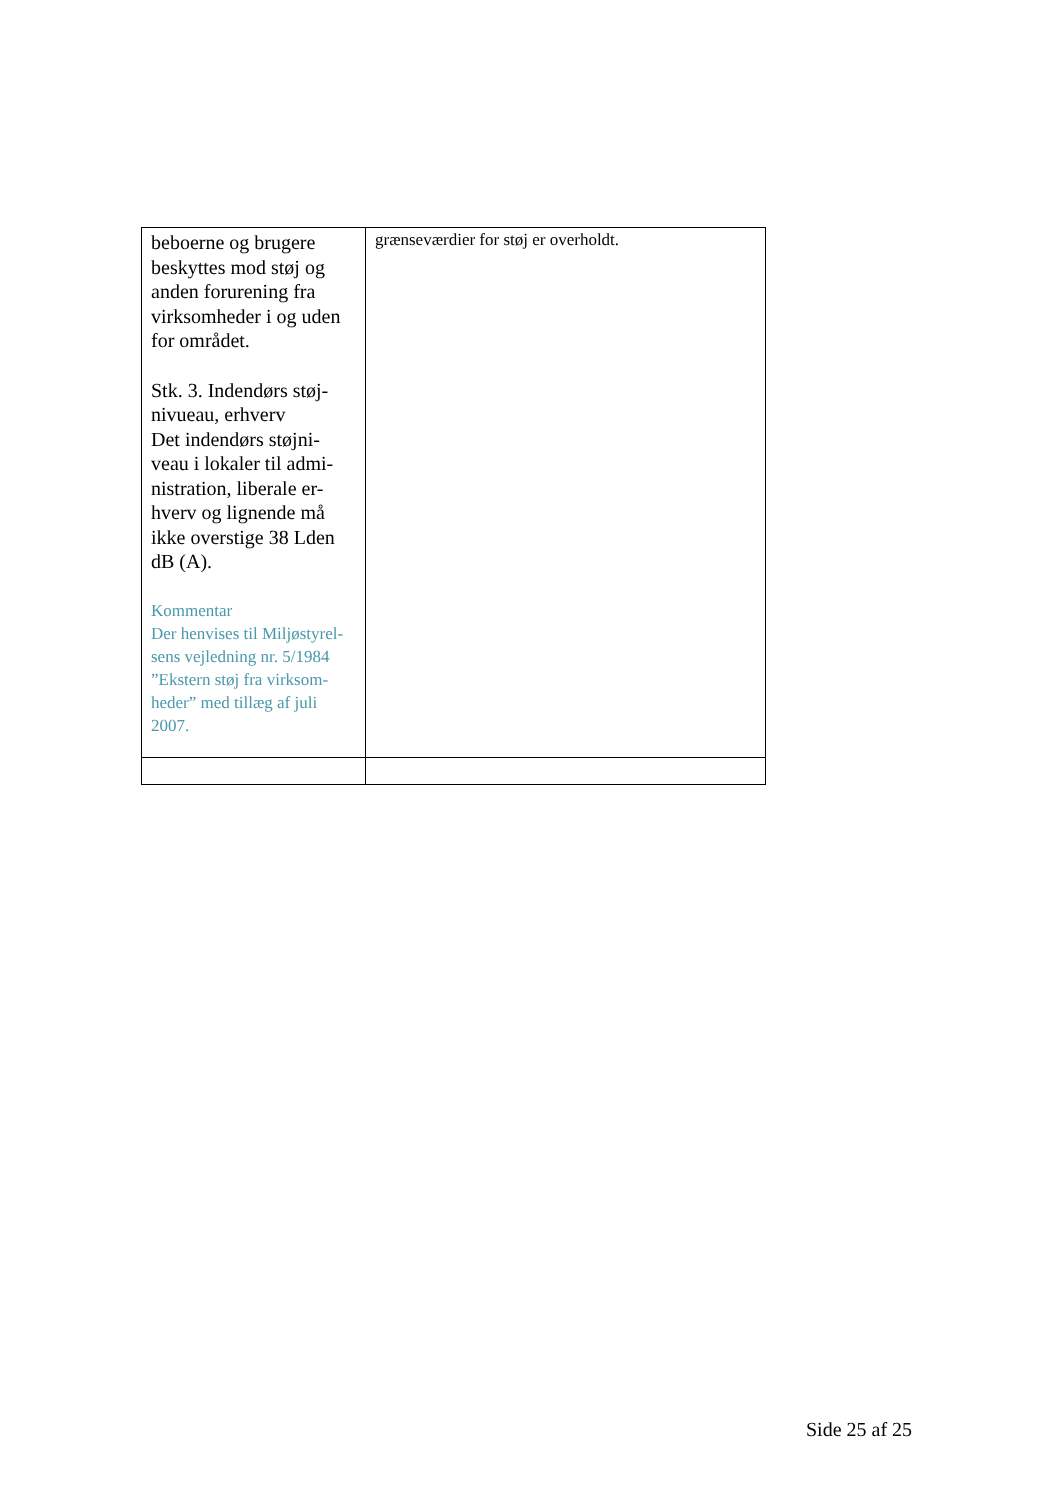| beboerne og brugere beskyttes mod støj og anden forurening fra virksomheder i og uden for området. Stk. 3. Indendørs støj- nivueau, erhverv Det indendørs støjni- veau i lokaler til admi- nistration, liberale er- hverv og lignende må ikke overstige 38 Lden dB (A). Kommentar Der henvises til Miljøstyrel- sens vejledning nr. 5/1984 ”Ekstern støj fra virksom- heder” med tillæg af juli 2007. | grænseværdier for støj er overholdt. |
Side 25 af 25